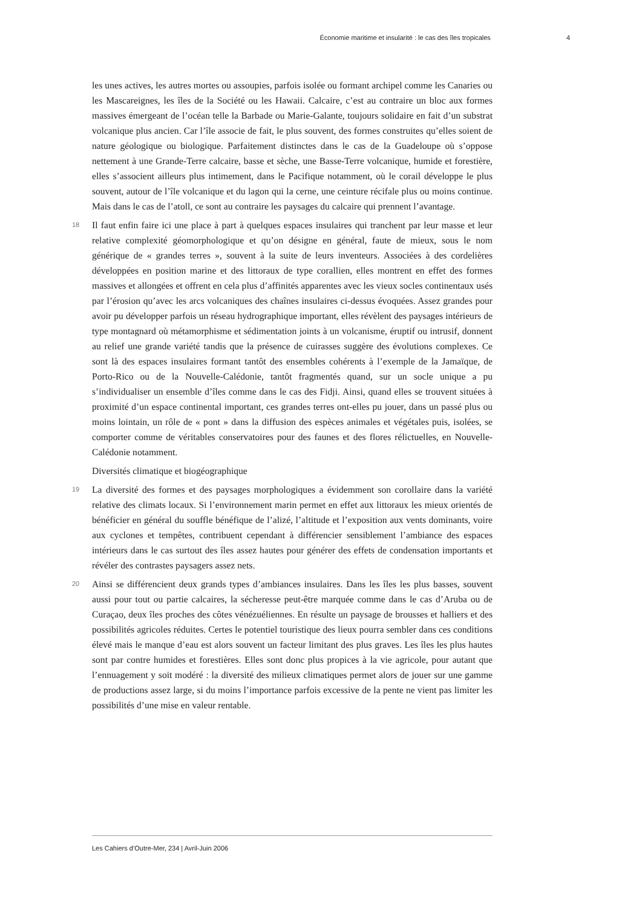Économie maritime et insularité : le cas des îles tropicales 4
les unes actives, les autres mortes ou assoupies, parfois isolée ou formant archipel comme les Canaries ou les Mascareignes, les îles de la Société ou les Hawaii. Calcaire, c’est au contraire un bloc aux formes massives émergeant de l’océan telle la Barbade ou Marie-Galante, toujours solidaire en fait d’un substrat volcanique plus ancien. Car l’île associe de fait, le plus souvent, des formes construites qu’elles soient de nature géologique ou biologique. Parfaitement distinctes dans le cas de la Guadeloupe où s’oppose nettement à une Grande-Terre calcaire, basse et sèche, une Basse-Terre volcanique, humide et forestière, elles s’associent ailleurs plus intimement, dans le Pacifique notamment, où le corail développe le plus souvent, autour de l’île volcanique et du lagon qui la cerne, une ceinture récifale plus ou moins continue. Mais dans le cas de l’atoll, ce sont au contraire les paysages du calcaire qui prennent l’avantage.
18 Il faut enfin faire ici une place à part à quelques espaces insulaires qui tranchent par leur masse et leur relative complexité géomorphologique et qu’on désigne en général, faute de mieux, sous le nom générique de « grandes terres », souvent à la suite de leurs inventeurs. Associées à des cordelières développées en position marine et des littoraux de type corallien, elles montrent en effet des formes massives et allongées et offrent en cela plus d’affinités apparentes avec les vieux socles continentaux usés par l’érosion qu’avec les arcs volcaniques des chaînes insulaires ci-dessus évoquées. Assez grandes pour avoir pu développer parfois un réseau hydrographique important, elles révèlent des paysages intérieurs de type montagnard où métamorphisme et sédimentation joints à un volcanisme, éruptif ou intrusif, donnent au relief une grande variété tandis que la présence de cuirasses suggère des évolutions complexes. Ce sont là des espaces insulaires formant tantôt des ensembles cohérents à l’exemple de la Jamaïque, de Porto-Rico ou de la Nouvelle-Calédonie, tantôt fragmentés quand, sur un socle unique a pu s’individualiser un ensemble d’îles comme dans le cas des Fidji. Ainsi, quand elles se trouvent situées à proximité d’un espace continental important, ces grandes terres ont-elles pu jouer, dans un passé plus ou moins lointain, un rôle de « pont » dans la diffusion des espèces animales et végétales puis, isolées, se comporter comme de véritables conservatoires pour des faunes et des flores rélictuelles, en Nouvelle-Calédonie notamment.
Diversités climatique et biogéographique
19 La diversité des formes et des paysages morphologiques a évidemment son corollaire dans la variété relative des climats locaux. Si l’environnement marin permet en effet aux littoraux les mieux orientés de bénéficier en général du souffle bénéfique de l’alizé, l’altitude et l’exposition aux vents dominants, voire aux cyclones et tempêtes, contribuent cependant à différencier sensiblement l’ambiance des espaces intérieurs dans le cas surtout des îles assez hautes pour générer des effets de condensation importants et révéler des contrastes paysagers assez nets.
20 Ainsi se différencient deux grands types d’ambiances insulaires. Dans les îles les plus basses, souvent aussi pour tout ou partie calcaires, la sécheresse peut-être marquée comme dans le cas d’Aruba ou de Curaçao, deux îles proches des côtes vénézuéliennes. En résulte un paysage de brousses et halliers et des possibilités agricoles réduites. Certes le potentiel touristique des lieux pourra sembler dans ces conditions élevé mais le manque d’eau est alors souvent un facteur limitant des plus graves. Les îles les plus hautes sont par contre humides et forestières. Elles sont donc plus propices à la vie agricole, pour autant que l’ennuagement y soit modéré : la diversité des milieux climatiques permet alors de jouer sur une gamme de productions assez large, si du moins l’importance parfois excessive de la pente ne vient pas limiter les possibilités d’une mise en valeur rentable.
Les Cahiers d’Outre-Mer, 234 | Avril-Juin 2006